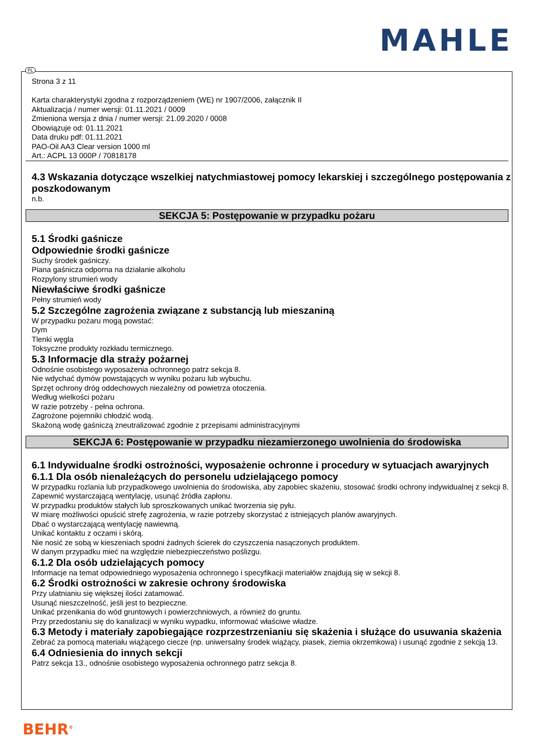MAHLE
Strona 3 z 11
Karta charakterystyki zgodna z rozporządzeniem (WE) nr 1907/2006, załącznik II
Aktualizacja / numer wersji: 01.11.2021 / 0009
Zmieniona wersja z dnia / numer wersji: 21.09.2020 / 0008
Obowiązuje od: 01.11.2021
Data druku pdf: 01.11.2021
PAO-Oil AA3 Clear version 1000 ml
Art.: ACPL 13 000P / 70818178
4.3 Wskazania dotyczące wszelkiej natychmiastowej pomocy lekarskiej i szczególnego postępowania z poszkodowanym
n.b.
SEKCJA 5: Postępowanie w przypadku pożaru
5.1 Środki gaśnicze
Odpowiednie środki gaśnicze
Suchy środek gaśniczy.
Piana gaśnicza odporna na działanie alkoholu
Rozpylony strumień wody
Niewłaściwe środki gaśnicze
Pełny strumień wody
5.2 Szczególne zagrożenia związane z substancją lub mieszaniną
W przypadku pożaru mogą powstać:
Dym
Tlenki węgla
Toksyczne produkty rozkładu termicznego.
5.3 Informacje dla straży pożarnej
Odnośnie osobistego wyposażenia ochronnego patrz sekcja 8.
Nie wdychać dymów powstających w wyniku pożaru lub wybuchu.
Sprzęt ochrony dróg oddechowych niezależny od powietrza otoczenia.
Według wielkości pożaru
W razie potrzeby - pełna ochrona.
Zagrożone pojemniki chłodzić wodą.
Skażoną wodę gaśniczą zneutralizować zgodnie z przepisami administracyjnymi
SEKCJA 6: Postępowanie w przypadku niezamierzonego uwolnienia do środowiska
6.1 Indywidualne środki ostrożności, wyposażenie ochronne i procedury w sytuacjach awaryjnych
6.1.1 Dla osób nienależących do personelu udzielającego pomocy
W przypadku rozlania lub przypadkowego uwolnienia do środowiska, aby zapobiec skażeniu, stosować środki ochrony indywidualnej z sekcji 8.
Zapewnić wystarczającą wentylację, usunąć źródła zapłonu.
W przypadku produktów stałych lub sproszkowanych unikać tworzenia się pyłu.
W miarę możliwości opuścić strefę zagrożenia, w razie potrzeby skorzystać z istniejących planów awaryjnych.
Dbać o wystarczającą wentylację nawiewną.
Unikać kontaktu z oczami i skórą.
Nie nosić ze sobą w kieszeniach spodni żadnych ścierek do czyszczenia nasączonych produktem.
W danym przypadku mieć na względzie niebezpieczeństwo poślizgu.
6.1.2 Dla osób udzielających pomocy
Informacje na temat odpowiedniego wyposażenia ochronnego i specyfikacji materiałów znajdują się w sekcji 8.
6.2 Środki ostrożności w zakresie ochrony środowiska
Przy ulatnianiu się większej ilości zatamować.
Usunąć nieszczelność, jeśli jest to bezpieczne.
Unikać przenikania do wód gruntowych i powierzchniowych, a również do gruntu.
Przy przedostaniu się do kanalizacji w wyniku wypadku, informować właściwe władze.
6.3 Metody i materiały zapobiegające rozprzestrzenianiu się skażenia i służące do usuwania skażenia
Zebrać za pomocą materiału wiążącego ciecze (np. uniwersalny środek wiążący, piasek, ziemia okrzemkowa) i usunąć zgodnie z sekcją 13.
6.4 Odniesienia do innych sekcji
Patrz sekcja 13., odnośnie osobistego wyposażenia ochronnego patrz sekcja 8.
PL
BEHR<sup>®</sup>